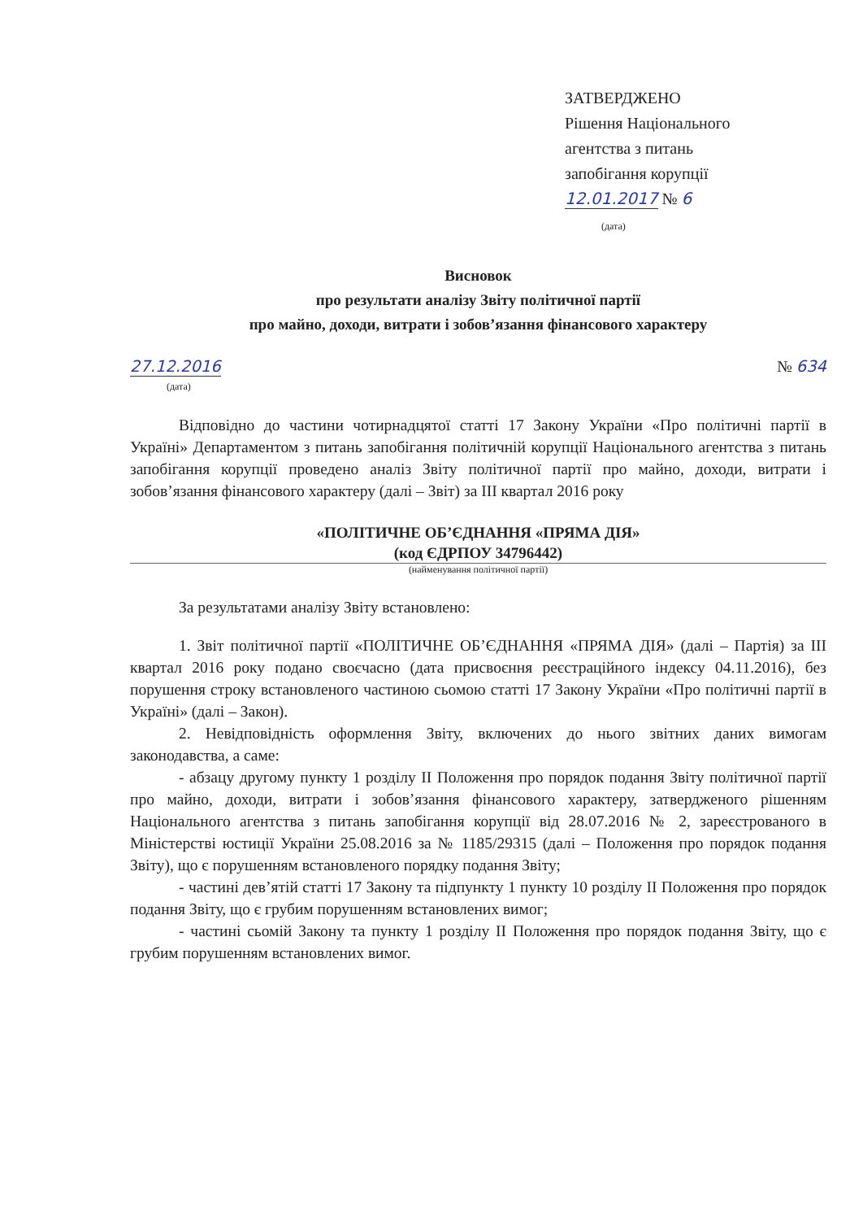ЗАТВЕРДЖЕНО
Рішення Національного
агентства з питань
запобігання корупції
12.01.2017 № 6
(дата)
Висновок
про результати аналізу Звіту політичної партії
про майно, доходи, витрати і зобов’язання фінансового характеру
27.12.2016
(дата)
№ 634
Відповідно до частини чотирнадцятої статті 17 Закону України «Про політичні партії в Україні» Департаментом з питань запобігання політичній корупції Національного агентства з питань запобігання корупції проведено аналіз Звіту політичної партії про майно, доходи, витрати і зобов’язання фінансового характеру (далі – Звіт) за ІІІ квартал 2016 року
«ПОЛІТИЧНЕ ОБ’ЄДНАННЯ «ПРЯМА ДІЯ»
(код ЄДРПОУ 34796442)
(найменування політичної партії)
За результатами аналізу Звіту встановлено:
1. Звіт політичної партії «ПОЛІТИЧНЕ ОБ’ЄДНАННЯ «ПРЯМА ДІЯ» (далі – Партія) за ІІІ квартал 2016 року подано своєчасно (дата присвоєння реєстраційного індексу 04.11.2016), без порушення строку встановленого частиною сьомою статті 17 Закону України «Про політичні партії в Україні» (далі – Закон).
2. Невідповідність оформлення Звіту, включених до нього звітних даних вимогам законодавства, а саме:
- абзацу другому пункту 1 розділу ІІ Положення про порядок подання Звіту політичної партії про майно, доходи, витрати і зобов’язання фінансового характеру, затвердженого рішенням Національного агентства з питань запобігання корупції від 28.07.2016 № 2, зареєстрованого в Міністерстві юстиції України 25.08.2016 за № 1185/29315 (далі – Положення про порядок подання Звіту), що є порушенням встановленого порядку подання Звіту;
- частині дев’ятій статті 17 Закону та підпункту 1 пункту 10 розділу ІІ Положення про порядок подання Звіту, що є грубим порушенням встановлених вимог;
- частині сьомій Закону та пункту 1 розділу ІІ Положення про порядок подання Звіту, що є грубим порушенням встановлених вимог.